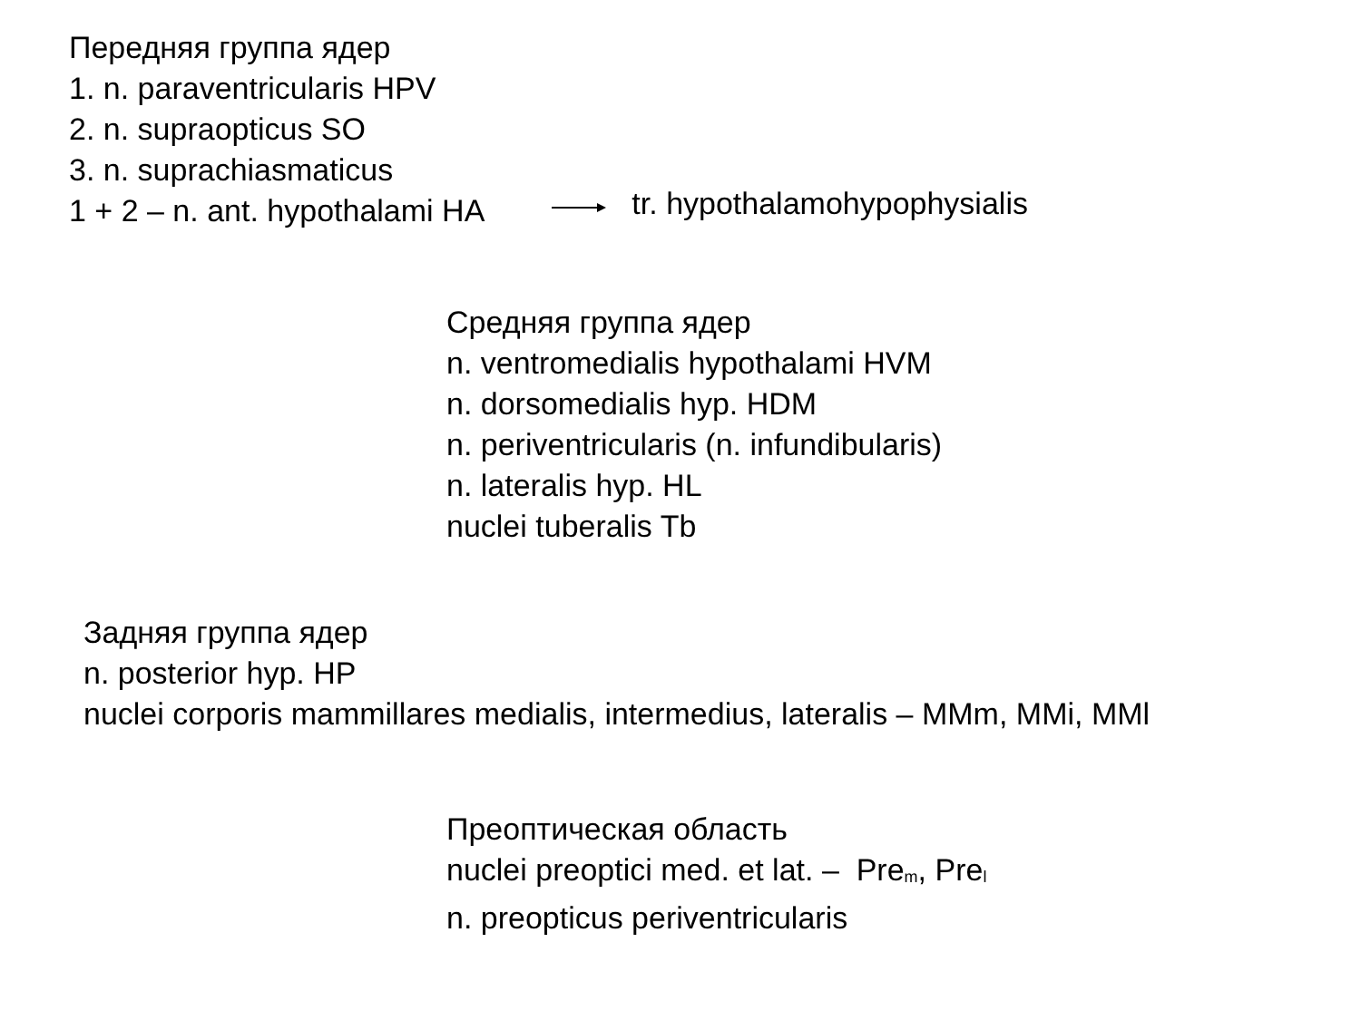Передняя группа ядер
1. n. paraventricularis HPV
2. n. supraopticus SO
3. n. suprachiasmaticus
1 + 2 – n. ant. hypothalami HA tr. hypothalamohypophysialis
Средняя группа ядер
n. ventromedialis hypothalami HVM
n. dorsomedialis hyp. HDM
n. periventricularis (n. infundibularis)
n. lateralis hyp. HL
nuclei tuberalis Tb
Задняя группа ядер
n. posterior hyp. HP
nuclei corporis mammillares medialis, intermedius, lateralis – MMm, MMi, MMl
Преоптическая область
nuclei preoptici med. et lat. – Pre<sub>m</sub>, Pre<sub>l</sub>
n. preopticus periventricularis